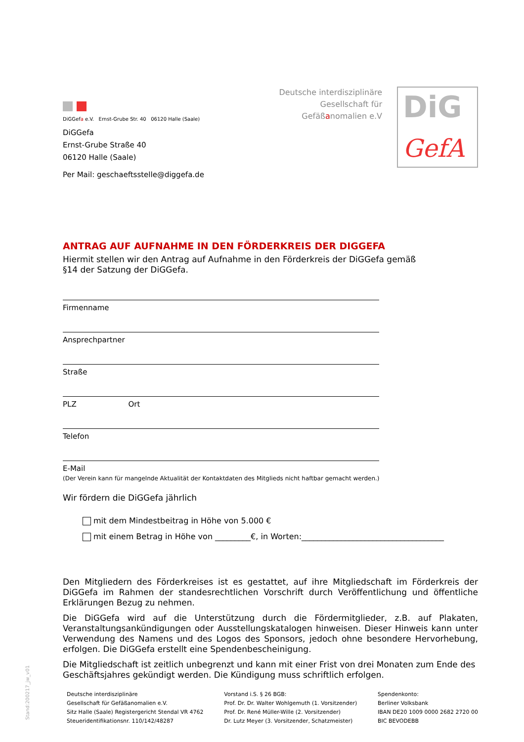DiGGefa e.V. Ernst-Grube Str. 40 06120 Halle (Saale)
DiGGefa
Ernst-Grube Straße 40
06120 Halle (Saale)
Per Mail: geschaeftsstelle@diggefa.de
Deutsche interdisziplinäre
Gesellschaft für
Gefäßanomalien e.V
DiG
GefA
ANTRAG AUF AUFNAHME IN DEN FÖRDERKREIS DER DIGGEFA
Hiermit stellen wir den Antrag auf Aufnahme in den Förderkreis der DiGGefa gemäß
§14 der Satzung der DiGGefa.
Firmenname
Ansprechpartner
Straße
PLZ Ort
Telefon
E-Mail
(Der Verein kann für mangelnde Aktualität der Kontaktdaten des Mitglieds nicht haftbar gemacht werden.)
Wir fördern die DiGGefa jährlich
mit dem Mindestbeitrag in Höhe von 5.000 €
mit einem Betrag in Höhe von _________€, in Worten:____________________________________
Den Mitgliedern des Förderkreises ist es gestattet, auf ihre Mitgliedschaft im Förderkreis der DiGGefa im Rahmen der standesrechtlichen Vorschrift durch Veröffentlichung und öffentliche Erklärungen Bezug zu nehmen.
Die DiGGefa wird auf die Unterstützung durch die Fördermitglieder, z.B. auf Plakaten, Veranstaltungsankündigungen oder Ausstellungskatalogen hinweisen. Dieser Hinweis kann unter Verwendung des Namens und des Logos des Sponsors, jedoch ohne besondere Hervorhebung, erfolgen. Die DiGGefa erstellt eine Spendenbescheinigung.
Die Mitgliedschaft ist zeitlich unbegrenzt und kann mit einer Frist von drei Monaten zum Ende des Geschäftsjahres gekündigt werden. Die Kündigung muss schriftlich erfolgen.
Deutsche interdisziplinäre
Gesellschaft für Gefäßanomalien e.V.
Sitz Halle (Saale) Registergericht Stendal VR 4762
Steueridentifikationsnr. 110/142/48287
Vorstand i.S. § 26 BGB:
Prof. Dr. Dr. Walter Wohlgemuth (1. Vorsitzender)
Prof. Dr. René Müller-Wille (2. Vorsitzender)
Dr. Lutz Meyer (3. Vorsitzender, Schatzmeister)
Spendenkonto:
Berliner Volksbank
IBAN DE20 1009 0000 2682 2720 00
BIC BEVODEBB
Stand:200217_jw_v01